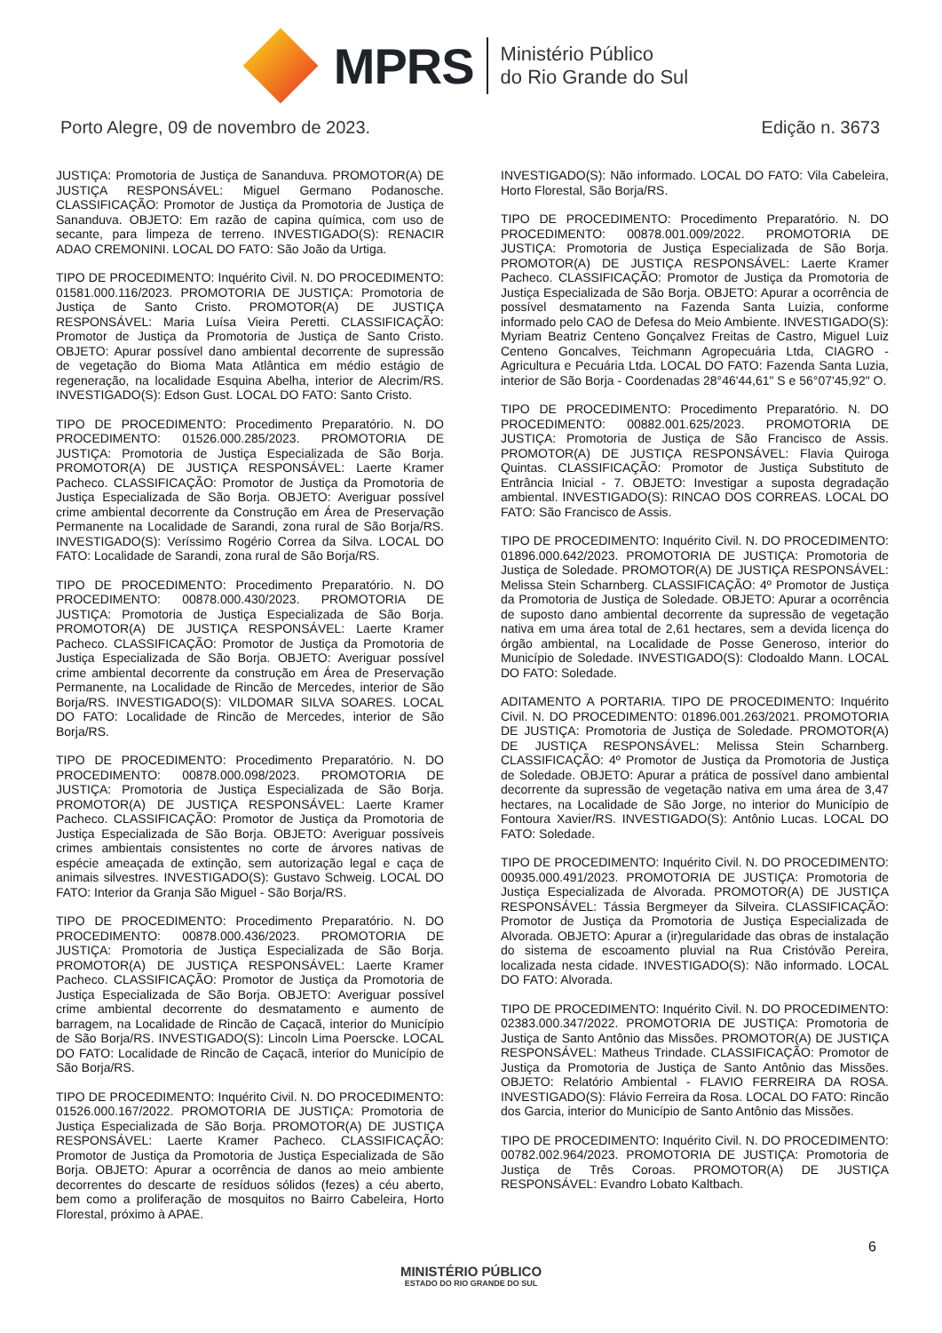MPRS
Ministério Público
do Rio Grande do Sul
Porto Alegre, 09 de novembro de 2023. Edição n. 3673
JUSTIÇA: Promotoria de Justiça de Sananduva. PROMOTOR(A) DE JUSTIÇA RESPONSÁVEL: Miguel Germano Podanosche. CLASSIFICAÇÃO: Promotor de Justiça da Promotoria de Justiça de Sananduva. OBJETO: Em razão de capina química, com uso de secante, para limpeza de terreno. INVESTIGADO(S): RENACIR ADAO CREMONINI. LOCAL DO FATO: São João da Urtiga.
TIPO DE PROCEDIMENTO: Inquérito Civil. N. DO PROCEDIMENTO: 01581.000.116/2023. PROMOTORIA DE JUSTIÇA: Promotoria de Justiça de Santo Cristo. PROMOTOR(A) DE JUSTIÇA RESPONSÁVEL: Maria Luísa Vieira Peretti. CLASSIFICAÇÃO: Promotor de Justiça da Promotoria de Justiça de Santo Cristo. OBJETO: Apurar possível dano ambiental decorrente de supressão de vegetação do Bioma Mata Atlântica em médio estágio de regeneração, na localidade Esquina Abelha, interior de Alecrim/RS. INVESTIGADO(S): Edson Gust. LOCAL DO FATO: Santo Cristo.
TIPO DE PROCEDIMENTO: Procedimento Preparatório. N. DO PROCEDIMENTO: 01526.000.285/2023. PROMOTORIA DE JUSTIÇA: Promotoria de Justiça Especializada de São Borja. PROMOTOR(A) DE JUSTIÇA RESPONSÁVEL: Laerte Kramer Pacheco. CLASSIFICAÇÃO: Promotor de Justiça da Promotoria de Justiça Especializada de São Borja. OBJETO: Averiguar possível crime ambiental decorrente da Construção em Área de Preservação Permanente na Localidade de Sarandi, zona rural de São Borja/RS. INVESTIGADO(S): Veríssimo Rogério Correa da Silva. LOCAL DO FATO: Localidade de Sarandi, zona rural de São Borja/RS.
TIPO DE PROCEDIMENTO: Procedimento Preparatório. N. DO PROCEDIMENTO: 00878.000.430/2023. PROMOTORIA DE JUSTIÇA: Promotoria de Justiça Especializada de São Borja. PROMOTOR(A) DE JUSTIÇA RESPONSÁVEL: Laerte Kramer Pacheco. CLASSIFICAÇÃO: Promotor de Justiça da Promotoria de Justiça Especializada de São Borja. OBJETO: Averiguar possível crime ambiental decorrente da construção em Área de Preservação Permanente, na Localidade de Rincão de Mercedes, interior de São Borja/RS. INVESTIGADO(S): VILDOMAR SILVA SOARES. LOCAL DO FATO: Localidade de Rincão de Mercedes, interior de São Borja/RS.
TIPO DE PROCEDIMENTO: Procedimento Preparatório. N. DO PROCEDIMENTO: 00878.000.098/2023. PROMOTORIA DE JUSTIÇA: Promotoria de Justiça Especializada de São Borja. PROMOTOR(A) DE JUSTIÇA RESPONSÁVEL: Laerte Kramer Pacheco. CLASSIFICAÇÃO: Promotor de Justiça da Promotoria de Justiça Especializada de São Borja. OBJETO: Averiguar possíveis crimes ambientais consistentes no corte de árvores nativas de espécie ameaçada de extinção, sem autorização legal e caça de animais silvestres. INVESTIGADO(S): Gustavo Schweig. LOCAL DO FATO: Interior da Granja São Miguel - São Borja/RS.
TIPO DE PROCEDIMENTO: Procedimento Preparatório. N. DO PROCEDIMENTO: 00878.000.436/2023. PROMOTORIA DE JUSTIÇA: Promotoria de Justiça Especializada de São Borja. PROMOTOR(A) DE JUSTIÇA RESPONSÁVEL: Laerte Kramer Pacheco. CLASSIFICAÇÃO: Promotor de Justiça da Promotoria de Justiça Especializada de São Borja. OBJETO: Averiguar possível crime ambiental decorrente do desmatamento e aumento de barragem, na Localidade de Rincão de Caçacã, interior do Município de São Borja/RS. INVESTIGADO(S): Lincoln Lima Poerscke. LOCAL DO FATO: Localidade de Rincão de Caçacã, interior do Município de São Borja/RS.
TIPO DE PROCEDIMENTO: Inquérito Civil. N. DO PROCEDIMENTO: 01526.000.167/2022. PROMOTORIA DE JUSTIÇA: Promotoria de Justiça Especializada de São Borja. PROMOTOR(A) DE JUSTIÇA RESPONSÁVEL: Laerte Kramer Pacheco. CLASSIFICAÇÃO: Promotor de Justiça da Promotoria de Justiça Especializada de São Borja. OBJETO: Apurar a ocorrência de danos ao meio ambiente decorrentes do descarte de resíduos sólidos (fezes) a céu aberto, bem como a proliferação de mosquitos no Bairro Cabeleira, Horto Florestal, próximo à APAE.
INVESTIGADO(S): Não informado. LOCAL DO FATO: Vila Cabeleira, Horto Florestal, São Borja/RS.
TIPO DE PROCEDIMENTO: Procedimento Preparatório. N. DO PROCEDIMENTO: 00878.001.009/2022. PROMOTORIA DE JUSTIÇA: Promotoria de Justiça Especializada de São Borja. PROMOTOR(A) DE JUSTIÇA RESPONSÁVEL: Laerte Kramer Pacheco. CLASSIFICAÇÃO: Promotor de Justiça da Promotoria de Justiça Especializada de São Borja. OBJETO: Apurar a ocorrência de possível desmatamento na Fazenda Santa Luizia, conforme informado pelo CAO de Defesa do Meio Ambiente. INVESTIGADO(S): Myriam Beatriz Centeno Gonçalvez Freitas de Castro, Miguel Luiz Centeno Goncalves, Teichmann Agropecuária Ltda, CIAGRO - Agricultura e Pecuária Ltda. LOCAL DO FATO: Fazenda Santa Luzia, interior de São Borja - Coordenadas 28°46'44,61" S e 56°07'45,92" O.
TIPO DE PROCEDIMENTO: Procedimento Preparatório. N. DO PROCEDIMENTO: 00882.001.625/2023. PROMOTORIA DE JUSTIÇA: Promotoria de Justiça de São Francisco de Assis. PROMOTOR(A) DE JUSTIÇA RESPONSÁVEL: Flavia Quiroga Quintas. CLASSIFICAÇÃO: Promotor de Justiça Substituto de Entrância Inicial - 7. OBJETO: Investigar a suposta degradação ambiental. INVESTIGADO(S): RINCAO DOS CORREAS. LOCAL DO FATO: São Francisco de Assis.
TIPO DE PROCEDIMENTO: Inquérito Civil. N. DO PROCEDIMENTO: 01896.000.642/2023. PROMOTORIA DE JUSTIÇA: Promotoria de Justiça de Soledade. PROMOTOR(A) DE JUSTIÇA RESPONSÁVEL: Melissa Stein Scharnberg. CLASSIFICAÇÃO: 4º Promotor de Justiça da Promotoria de Justiça de Soledade. OBJETO: Apurar a ocorrência de suposto dano ambiental decorrente da supressão de vegetação nativa em uma área total de 2,61 hectares, sem a devida licença do órgão ambiental, na Localidade de Posse Generoso, interior do Município de Soledade. INVESTIGADO(S): Clodoaldo Mann. LOCAL DO FATO: Soledade.
ADITAMENTO A PORTARIA. TIPO DE PROCEDIMENTO: Inquérito Civil. N. DO PROCEDIMENTO: 01896.001.263/2021. PROMOTORIA DE JUSTIÇA: Promotoria de Justiça de Soledade. PROMOTOR(A) DE JUSTIÇA RESPONSÁVEL: Melissa Stein Scharnberg. CLASSIFICAÇÃO: 4º Promotor de Justiça da Promotoria de Justiça de Soledade. OBJETO: Apurar a prática de possível dano ambiental decorrente da supressão de vegetação nativa em uma área de 3,47 hectares, na Localidade de São Jorge, no interior do Município de Fontoura Xavier/RS. INVESTIGADO(S): Antônio Lucas. LOCAL DO FATO: Soledade.
TIPO DE PROCEDIMENTO: Inquérito Civil. N. DO PROCEDIMENTO: 00935.000.491/2023. PROMOTORIA DE JUSTIÇA: Promotoria de Justiça Especializada de Alvorada. PROMOTOR(A) DE JUSTIÇA RESPONSÁVEL: Tássia Bergmeyer da Silveira. CLASSIFICAÇÃO: Promotor de Justiça da Promotoria de Justiça Especializada de Alvorada. OBJETO: Apurar a (ir)regularidade das obras de instalação do sistema de escoamento pluvial na Rua Cristóvão Pereira, localizada nesta cidade. INVESTIGADO(S): Não informado. LOCAL DO FATO: Alvorada.
TIPO DE PROCEDIMENTO: Inquérito Civil. N. DO PROCEDIMENTO: 02383.000.347/2022. PROMOTORIA DE JUSTIÇA: Promotoria de Justiça de Santo Antônio das Missões. PROMOTOR(A) DE JUSTIÇA RESPONSÁVEL: Matheus Trindade. CLASSIFICAÇÃO: Promotor de Justiça da Promotoria de Justiça de Santo Antônio das Missões. OBJETO: Relatório Ambiental - FLAVIO FERREIRA DA ROSA. INVESTIGADO(S): Flávio Ferreira da Rosa. LOCAL DO FATO: Rincão dos Garcia, interior do Município de Santo Antônio das Missões.
TIPO DE PROCEDIMENTO: Inquérito Civil. N. DO PROCEDIMENTO: 00782.002.964/2023. PROMOTORIA DE JUSTIÇA: Promotoria de Justiça de Três Coroas. PROMOTOR(A) DE JUSTIÇA RESPONSÁVEL: Evandro Lobato Kaltbach.
6
MINISTÉRIO PÚBLICO
ESTADO DO RIO GRANDE DO SUL